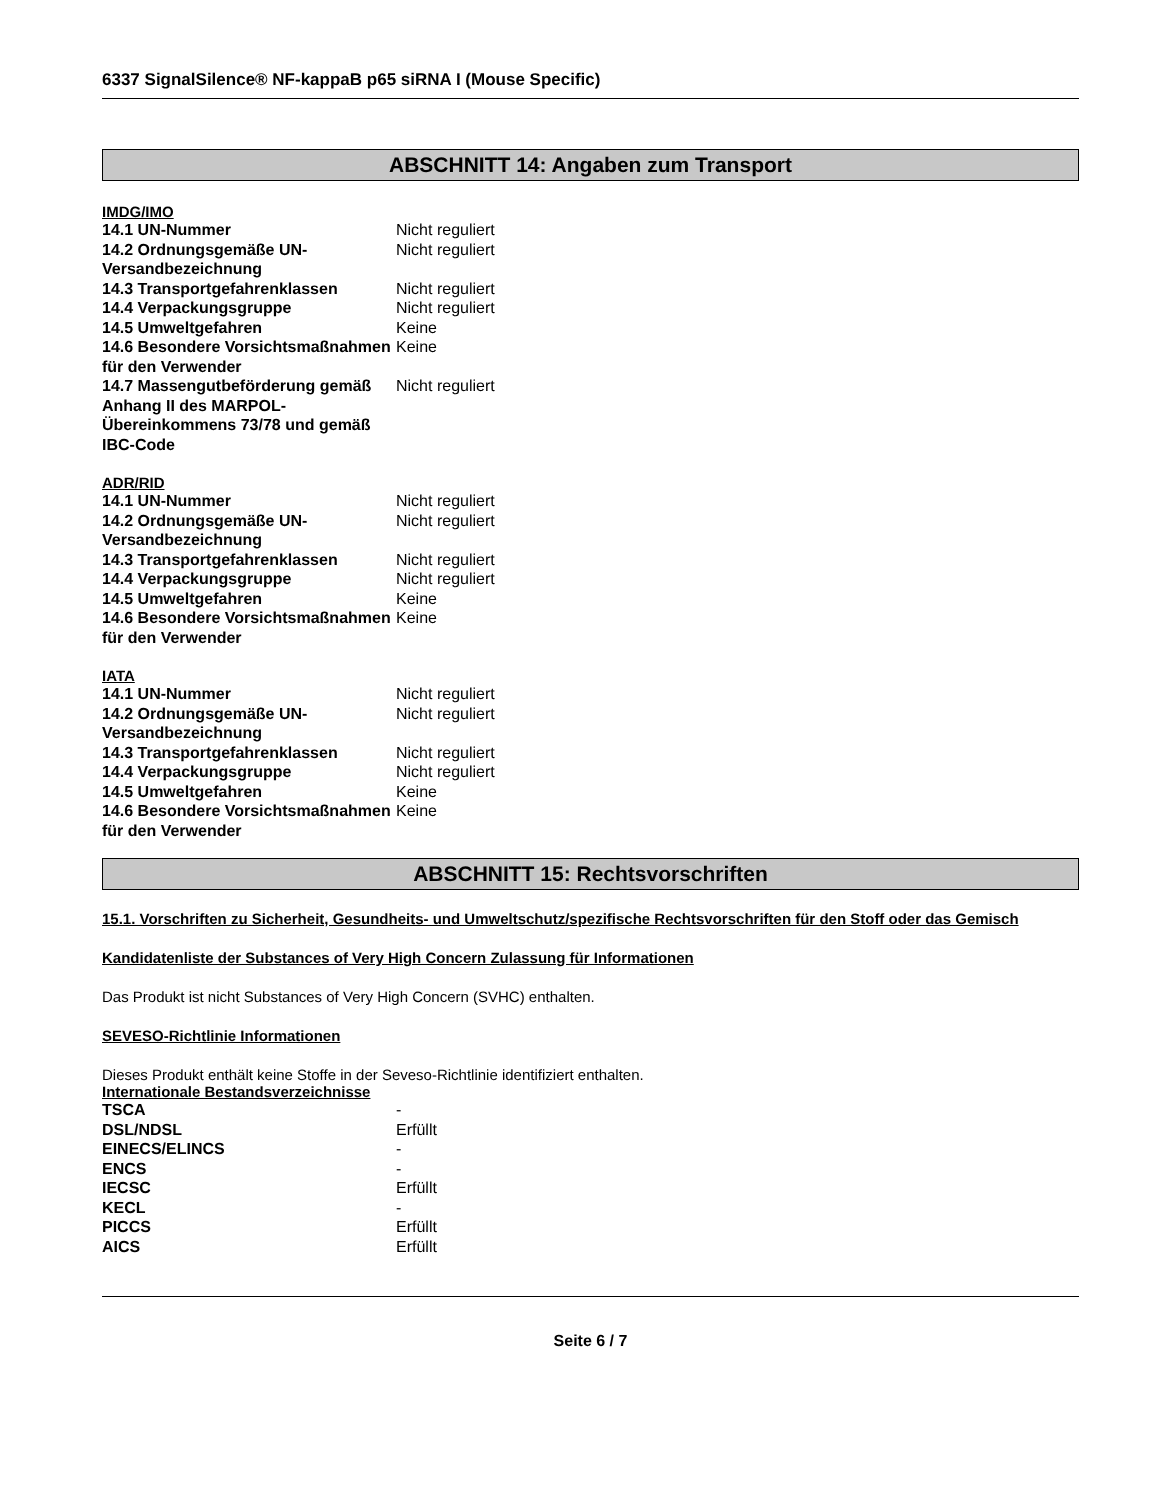6337 SignalSilence® NF-kappaB p65 siRNA I (Mouse Specific)
ABSCHNITT 14: Angaben zum Transport
IMDG/IMO
| 14.1 UN-Nummer | Nicht reguliert |
| 14.2 Ordnungsgemäße UN-Versandbezeichnung | Nicht reguliert |
| 14.3 Transportgefahrenklassen | Nicht reguliert |
| 14.4 Verpackungsgruppe | Nicht reguliert |
| 14.5 Umweltgefahren | Keine |
| 14.6 Besondere Vorsichtsmaßnahmen für den Verwender | Keine |
| 14.7 Massengutbeförderung gemäß Anhang II des MARPOL-Übereinkommens 73/78 und gemäß IBC-Code | Nicht reguliert |
ADR/RID
| 14.1 UN-Nummer | Nicht reguliert |
| 14.2 Ordnungsgemäße UN-Versandbezeichnung | Nicht reguliert |
| 14.3 Transportgefahrenklassen | Nicht reguliert |
| 14.4 Verpackungsgruppe | Nicht reguliert |
| 14.5 Umweltgefahren | Keine |
| 14.6 Besondere Vorsichtsmaßnahmen für den Verwender | Keine |
IATA
| 14.1 UN-Nummer | Nicht reguliert |
| 14.2 Ordnungsgemäße UN-Versandbezeichnung | Nicht reguliert |
| 14.3 Transportgefahrenklassen | Nicht reguliert |
| 14.4 Verpackungsgruppe | Nicht reguliert |
| 14.5 Umweltgefahren | Keine |
| 14.6 Besondere Vorsichtsmaßnahmen für den Verwender | Keine |
ABSCHNITT 15: Rechtsvorschriften
15.1. Vorschriften zu Sicherheit, Gesundheits- und Umweltschutz/spezifische Rechtsvorschriften für den Stoff oder das Gemisch
Kandidatenliste der Substances of Very High Concern Zulassung für Informationen
Das Produkt ist nicht Substances of Very High Concern (SVHC) enthalten.
SEVESO-Richtlinie Informationen
Dieses Produkt enthält keine Stoffe in der Seveso-Richtlinie identifiziert enthalten.
Internationale Bestandsverzeichnisse
| TSCA | - |
| DSL/NDSL | Erfüllt |
| EINECS/ELINCS | - |
| ENCS | - |
| IECSC | Erfüllt |
| KECL | - |
| PICCS | Erfüllt |
| AICS | Erfüllt |
Seite 6 / 7